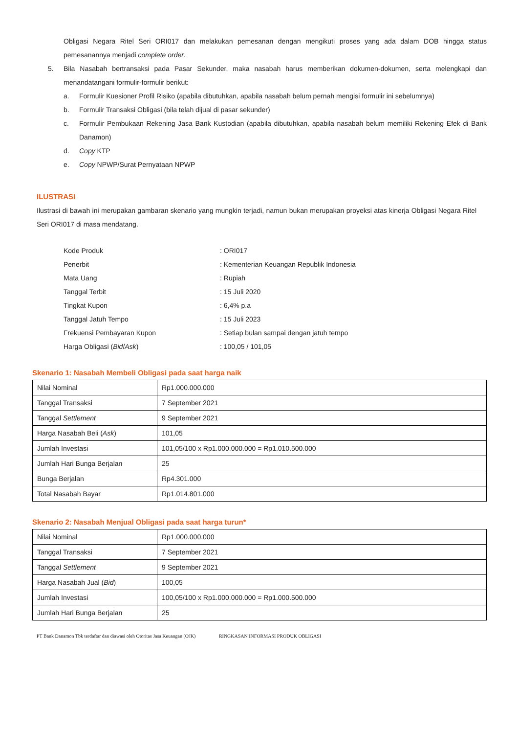Obligasi Negara Ritel Seri ORI017 dan melakukan pemesanan dengan mengikuti proses yang ada dalam DOB hingga status pemesanannya menjadi complete order.
5.
Bila Nasabah bertransaksi pada Pasar Sekunder, maka nasabah harus memberikan dokumen-dokumen, serta melengkapi dan menandatangani formulir-formulir berikut:
a.
Formulir Kuesioner Profil Risiko (apabila dibutuhkan, apabila nasabah belum pernah mengisi formulir ini sebelumnya)
b.
Formulir Transaksi Obligasi (bila telah dijual di pasar sekunder)
c.
Formulir Pembukaan Rekening Jasa Bank Kustodian (apabila dibutuhkan, apabila nasabah belum memiliki Rekening Efek di Bank Danamon)
d.
Copy KTP
e.
Copy NPWP/Surat Pernyataan NPWP
ILUSTRASI
Ilustrasi di bawah ini merupakan gambaran skenario yang mungkin terjadi, namun bukan merupakan proyeksi atas kinerja Obligasi Negara Ritel Seri ORI017 di masa mendatang.
| Kode Produk | : ORI017 |
| Penerbit | : Kementerian Keuangan Republik Indonesia |
| Mata Uang | : Rupiah |
| Tanggal Terbit | : 15 Juli 2020 |
| Tingkat Kupon | : 6,4% p.a |
| Tanggal Jatuh Tempo | : 15 Juli 2023 |
| Frekuensi Pembayaran Kupon | : Setiap bulan sampai dengan jatuh tempo |
| Harga Obligasi ( Bid / Ask ) | : 100,05 / 101,05 |
Skenario 1: Nasabah Membeli Obligasi pada saat harga naik
| Nilai Nominal | Rp1.000.000.000 |
| Tanggal Transaksi | 7 September 2021 |
| Tanggal Settlement | 9 September 2021 |
| Harga Nasabah Beli ( Ask ) | 101,05 |
| Jumlah Investasi | 101,05/100 x Rp1.000.000.000 = Rp1.010.500.000 |
| Jumlah Hari Bunga Berjalan | 25 |
| Bunga Berjalan | Rp4.301.000 |
| Total Nasabah Bayar | Rp1.014.801.000 |
Skenario 2: Nasabah Menjual Obligasi pada saat harga turun*
| Nilai Nominal | Rp1.000.000.000 |
| Tanggal Transaksi | 7 September 2021 |
| Tanggal Settlement | 9 September 2021 |
| Harga Nasabah Jual ( Bid ) | 100,05 |
| Jumlah Investasi | 100,05/100 x Rp1.000.000.000 = Rp1.000.500.000 |
| Jumlah Hari Bunga Berjalan | 25 |
PT Bank Danamon Tbk terdaftar dan diawasi oleh Otoritas Jasa Keuangan (OJK) RINGKASAN INFORMASI PRODUK OBLIGASI